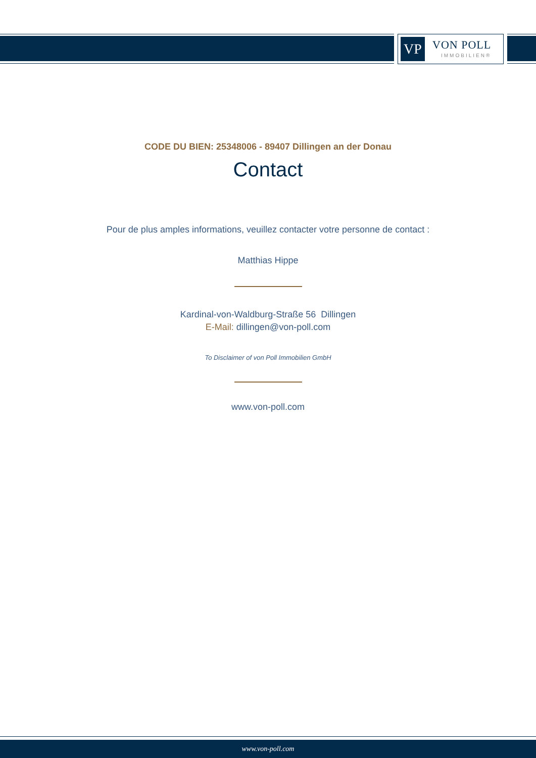VP VON POLL
IMMOBILIEN®
CODE DU BIEN: 25348006 - 89407 Dillingen an der Donau
Contact
Pour de plus amples informations, veuillez contacter votre personne de contact :
Matthias Hippe
Kardinal-von-Waldburg-Straße 56 Dillingen
E-Mail: dillingen@von-poll.com
To Disclaimer of von Poll Immobilien GmbH
www.von-poll.com
www.von-poll.com